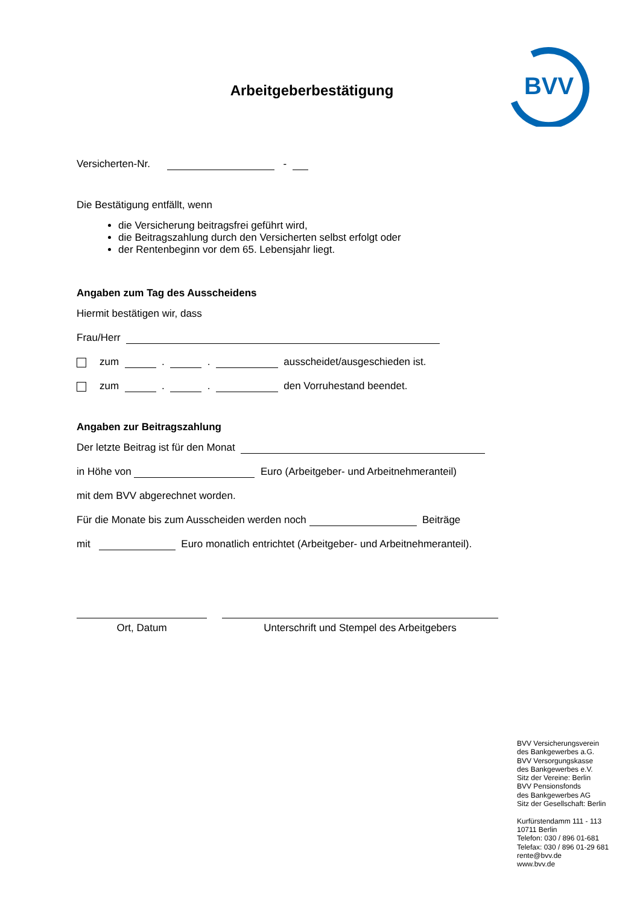BVV
Arbeitgeberbestätigung
Versicherten-Nr. -
Die Bestätigung entfällt, wenn
die Versicherung beitragsfrei geführt wird,
die Beitragszahlung durch den Versicherten selbst erfolgt oder
der Rentenbeginn vor dem 65. Lebensjahr liegt.
Angaben zum Tag des Ausscheidens
Hiermit bestätigen wir, dass
Frau/Herr
zum . . ausscheidet/ausgeschieden ist.
zum . . den Vorruhestand beendet.
Angaben zur Beitragszahlung
Der letzte Beitrag ist für den Monat
in Höhe von Euro (Arbeitgeber- und Arbeitnehmeranteil)
mit dem BVV abgerechnet worden.
Für die Monate bis zum Ausscheiden werden noch Beiträge
mit Euro monatlich entrichtet (Arbeitgeber- und Arbeitnehmeranteil).
Ort, Datum Unterschrift und Stempel des Arbeitgebers
BVV Versicherungsverein
des Bankgewerbes a.G.
BVV Versorgungskasse
des Bankgewerbes e.V.
Sitz der Vereine: Berlin
BVV Pensionsfonds
des Bankgewerbes AG
Sitz der Gesellschaft: Berlin
Kurfürstendamm 111 - 113
10711 Berlin
Telefon: 030 / 896 01-681
Telefax: 030 / 896 01-29 681
rente@bvv.de
www.bvv.de